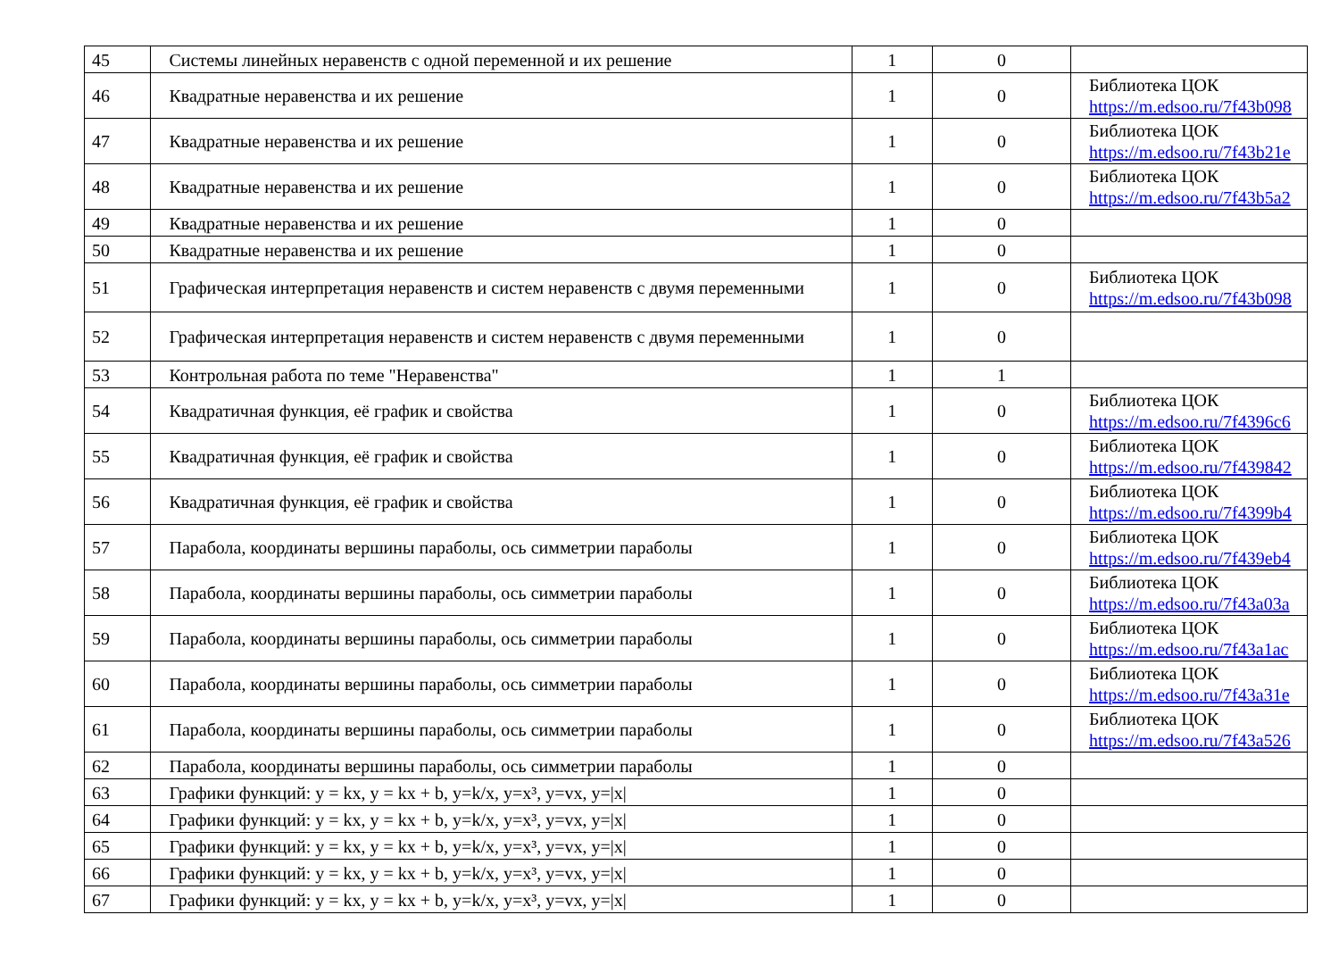| 45 | Системы линейных неравенств с одной переменной и их решение | 1 | 0 | |
| 46 | Квадратные неравенства и их решение | 1 | 0 | Библиотека ЦОК https://m.edsoo.ru/7f43b098 |
| 47 | Квадратные неравенства и их решение | 1 | 0 | Библиотека ЦОК https://m.edsoo.ru/7f43b21e |
| 48 | Квадратные неравенства и их решение | 1 | 0 | Библиотека ЦОК https://m.edsoo.ru/7f43b5a2 |
| 49 | Квадратные неравенства и их решение | 1 | 0 | |
| 50 | Квадратные неравенства и их решение | 1 | 0 | |
| 51 | Графическая интерпретация неравенств и систем неравенств с двумя переменными | 1 | 0 | Библиотека ЦОК https://m.edsoo.ru/7f43b098 |
| 52 | Графическая интерпретация неравенств и систем неравенств с двумя переменными | 1 | 0 | |
| 53 | Контрольная работа по теме "Неравенства" | 1 | 1 | |
| 54 | Квадратичная функция, её график и свойства | 1 | 0 | Библиотека ЦОК https://m.edsoo.ru/7f4396c6 |
| 55 | Квадратичная функция, её график и свойства | 1 | 0 | Библиотека ЦОК https://m.edsoo.ru/7f439842 |
| 56 | Квадратичная функция, её график и свойства | 1 | 0 | Библиотека ЦОК https://m.edsoo.ru/7f4399b4 |
| 57 | Парабола, координаты вершины параболы, ось симметрии параболы | 1 | 0 | Библиотека ЦОК https://m.edsoo.ru/7f439eb4 |
| 58 | Парабола, координаты вершины параболы, ось симметрии параболы | 1 | 0 | Библиотека ЦОК https://m.edsoo.ru/7f43a03a |
| 59 | Парабола, координаты вершины параболы, ось симметрии параболы | 1 | 0 | Библиотека ЦОК https://m.edsoo.ru/7f43a1ac |
| 60 | Парабола, координаты вершины параболы, ось симметрии параболы | 1 | 0 | Библиотека ЦОК https://m.edsoo.ru/7f43a31e |
| 61 | Парабола, координаты вершины параболы, ось симметрии параболы | 1 | 0 | Библиотека ЦОК https://m.edsoo.ru/7f43a526 |
| 62 | Парабола, координаты вершины параболы, ось симметрии параболы | 1 | 0 | |
| 63 | Графики функций: y = kx, y = kx + b, y=k/x, y=x³, y=vx, y=/x/ | 1 | 0 | |
| 64 | Графики функций: y = kx, y = kx + b, y=k/x, y=x³, y=vx, y=/x/ | 1 | 0 | |
| 65 | Графики функций: y = kx, y = kx + b, y=k/x, y=x³, y=vx, y=/x/ | 1 | 0 | |
| 66 | Графики функций: y = kx, y = kx + b, y=k/x, y=x³, y=vx, y=/x/ | 1 | 0 | |
| 67 | Графики функций: y = kx, y = kx + b, y=k/x, y=x³, y=vx, y=/x/ | 1 | 0 | |